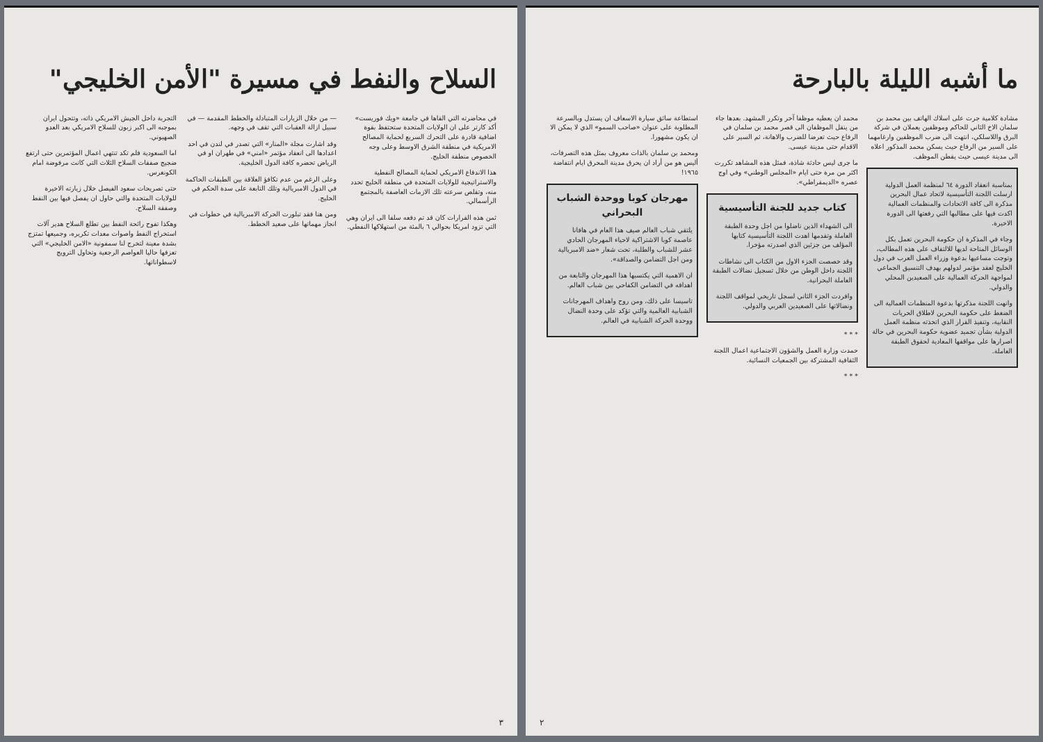ما أشبه الليلة بالبارحة
مشادة كلامية جرت على اسلاك الهاتف بين محمد بن سلمان الاخ الثاني للحاكم وموظفين يعملان في شركة البرق واللاسلكي، انتهت الى ضرب الموظفين وارغامهما على السير من الرفاع حيث يسكن محمد المذكور اعلاه الى مدينة عيسى حيث يقطن الموظف.
بمناسبة انعقاد الدورة ٦٤ لمنظمة العمل الدولية ارسلت اللجنة التأسيسية لاتحاد عمال البحرين مذكرة الى كافة الاتحادات والمنظمات العمالية اكدت فيها على مطالبها التي رفعتها الى الدورة الاخيرة.
وجاء في المذكرة ان حكومة البحرين تعمل بكل الوسائل المتاحة لديها للالتفاف على هذه المطالب، وتوجت مساعيها بدعوة وزراء العمل العرب في دول الخليج لعقد مؤتمر لدولهم بهدف التنسيق الجماعي لمواجهة الحركة العمالية على الصعيدين المحلي والدولي.
وانهت اللجنة مذكرتها بدعوة المنظمات العمالية الى الضغط على حكومة البحرين لاطلاق الحريات النقابية، وتنفيذ القرار الذي اتخذته منظمة العمل الدولية بشأن تجميد عضوية حكومة البحرين في حالة اصرارها على مواقفها المعادية لحقوق الطبقة العاملة.
محمد ان يعطيه موظفا آخر وتكرر المشهد. بعدها جاء من ينقل الموظفان الى قصر محمد بن سلمان في الرفاع حيث تعرضا للضرب والاهانة، ثم السير على الاقدام حتى مدينة عيسى.
ما جرى ليس حادثة شاذة، فمثل هذه المشاهد تكررت اكثر من مرة حتى ايام «المجلس الوطني» وفي اوج عصره «الديمقراطي».
كتاب جديد للجنة التأسيسية
الى الشهداء الذين ناضلوا من اجل وحدة الطبقة العاملة وتقدمها اهدت اللجنة التأسيسية كتابها المؤلف من جزئين الذي اصدرته مؤخرا.
وقد خصصت الجزء الاول من الكتاب الى نشاطات اللجنة داخل الوطن من خلال تسجيل نضالات الطبقة العاملة البحرانية.
وافردت الجزء الثاني لسجل تاريخي لمواقف اللجنة ونضالاتها على الصعيدين العربي والدولي.
* * *
حمدت وزارة العمل والشؤون الاجتماعية اعمال اللجنة الثقافية المشتركة بين الجمعيات النسائية.
* * *
استطاعة سائق سيارة الاسعاف ان يستدل وبالسرعة المطلوبة على عنوان «صاحب السمو» الذي لا يمكن الا ان يكون مشهورا.
ومحمد بن سلمان بالذات معروف بمثل هذه التصرفات، أليس هو من أراد ان يحرق مدينة المحرق ايام انتفاضة ١٩٦٥!
مهرجان كوبا ووحدة الشباب البحراني
يلتقي شباب العالم صيف هذا العام في هافانا عاصمة كوبا الاشتراكية لاحياء المهرجان الحادي عشر للشباب والطلبة، تحت شعار «ضد الامبريالية ومن اجل التضامن والصداقة».
ان الاهمية التي يكتسبها هذا المهرجان والتابعة من اهدافه في التضامن الكفاحي بين شباب العالم.
تاسيسا على ذلك، ومن روح واهداف المهرجانات الشبابية العالمية والتي تؤكد على وحدة النضال ووحدة الحركة الشبابية في العالم.
٢
السلاح والنفط في مسيرة "الأمن الخليجي"
في محاضرته التي القاها في جامعة «ويك فوريست» أكد كارتر على ان الولايات المتحدة ستحتفظ بقوة اضافية قادرة على التحرك السريع لحماية المصالح الامريكية في منطقة الشرق الاوسط وعلى وجه الخصوص منطقة الخليج.
هذا الاندفاع الامريكي لحماية المصالح النفطية والاستراتيجية للولايات المتحدة في منطقة الخليج تحدد منه، وتقلص سرعته تلك الازمات العاصفة بالمجتمع الرأسمالي.
ثمن هذه القرارات كان قد تم دفعه سلفا الى ايران وهي التي تزود امريكا بحوالي ٦ بالمئة من استهلاكها النفطي.
— من خلال الزيارات المتبادلة والخطط المقدمة — في سبيل ازالة العقبات التي تقف في وجهه.
وقد اشارت مجلة «المنار» التي تصدر في لندن في احد اعدادها الى انعقاد مؤتمر «امني» في طهران او في الرياض تحضره كافة الدول الخليجية.
وعلى الرغم من عدم تكافؤ العلاقة بين الطبقات الحاكمة في الدول الامبريالية وتلك التابعة على سدة الحكم في الخليج.
ومن هنا فقد تبلورت الحركة الامبريالية في خطوات في انجاز مهماتها على صعيد الخطط.
التجربة داخل الجيش الامريكي ذاته، وتتحول ايران بموجبه الى اكبر زبون للسلاح الامريكي بعد العدو الصهيوني.
اما السعودية فلم تكد تنتهي اعمال المؤتمرين حتى ارتفع ضجيج صفقات السلاح الثلاث التي كانت مرفوضة امام الكونغرس.
حتى تصريحات سعود الفيصل خلال زيارته الاخيرة للولايات المتحدة والتي حاول ان يفصل فيها بين النفط وصفقة السلاح.
وهكذا تفوح رائحة النفط بين تطلع السلاح هدير آلات استخراج النفط واصوات معدات تكريره، وجميعها تمتزج بشدة معينة لتخرج لنا سمفونية «الامن الخليجي» التي تعزفها حاليا العواصم الرجعية وتحاول الترويج لاسطواناتها.
٣